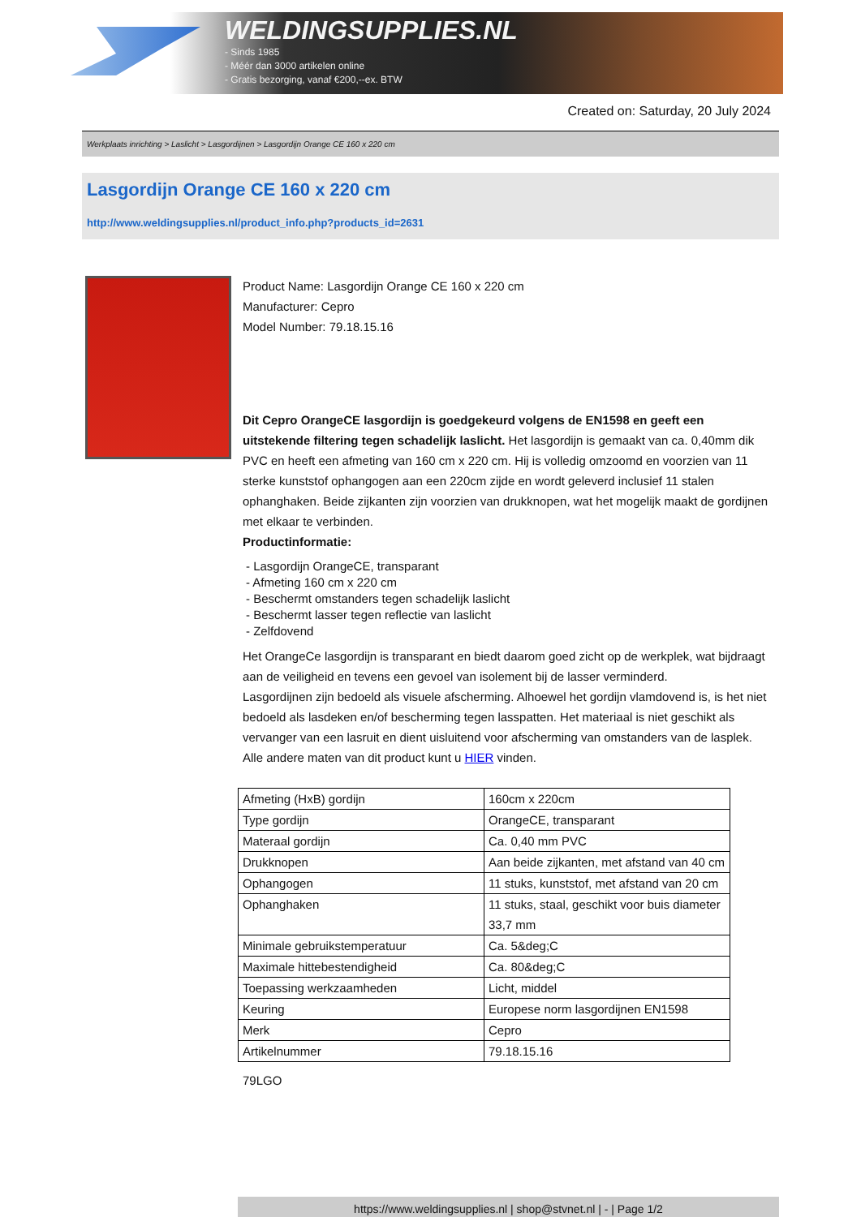WELDINGSUPPLIES.NL
- Sinds 1985
- Méér dan 3000 artikelen online
- Gratis bezorging, vanaf €200,--ex. BTW
Created on: Saturday, 20 July 2024
Werkplaats inrichting > Laslicht > Lasgordijnen > Lasgordijn Orange CE 160 x 220 cm
Lasgordijn Orange CE 160 x 220 cm
http://www.weldingsupplies.nl/product_info.php?products_id=2631
Product Name: Lasgordijn Orange CE 160 x 220 cm
Manufacturer: Cepro
Model Number: 79.18.15.16
Dit Cepro OrangeCE lasgordijn is goedgekeurd volgens de EN1598 en geeft een uitstekende filtering tegen schadelijk laslicht. Het lasgordijn is gemaakt van ca. 0,40mm dik PVC en heeft een afmeting van 160 cm x 220 cm. Hij is volledig omzoomd en voorzien van 11 sterke kunststof ophangogen aan een 220cm zijde en wordt geleverd inclusief 11 stalen ophanghaken. Beide zijkanten zijn voorzien van drukknopen, wat het mogelijk maakt de gordijnen met elkaar te verbinden.
Productinformatie:
- Lasgordijn OrangeCE, transparant
- Afmeting 160 cm x 220 cm
- Beschermt omstanders tegen schadelijk laslicht
- Beschermt lasser tegen reflectie van laslicht
- Zelfdovend
Het OrangeCe lasgordijn is transparant en biedt daarom goed zicht op de werkplek, wat bijdraagt aan de veiligheid en tevens een gevoel van isolement bij de lasser verminderd.
Lasgordijnen zijn bedoeld als visuele afscherming. Alhoewel het gordijn vlamdovend is, is het niet bedoeld als lasdeken en/of bescherming tegen lasspatten. Het materiaal is niet geschikt als vervanger van een lasruit en dient uisluitend voor afscherming van omstanders van de lasplek.
Alle andere maten van dit product kunt u HIER vinden.
| Afmeting (HxB) gordijn | 160cm x 220cm |
| Type gordijn | OrangeCE, transparant |
| Materaal gordijn | Ca. 0,40 mm PVC |
| Drukknopen | Aan beide zijkanten, met afstand van 40 cm |
| Ophangogen | 11 stuks, kunststof, met afstand van 20 cm |
| Ophanghaken | 11 stuks, staal, geschikt voor buis diameter 33,7 mm |
| Minimale gebruikstemperatuur | Ca. 5&deg;C |
| Maximale hittebestendigheid | Ca. 80&deg;C |
| Toepassing werkzaamheden | Licht, middel |
| Keuring | Europese norm lasgordijnen EN1598 |
| Merk | Cepro |
| Artikelnummer | 79.18.15.16 |
79LGO
https://www.weldingsupplies.nl | shop@stvnet.nl | - | Page 1/2